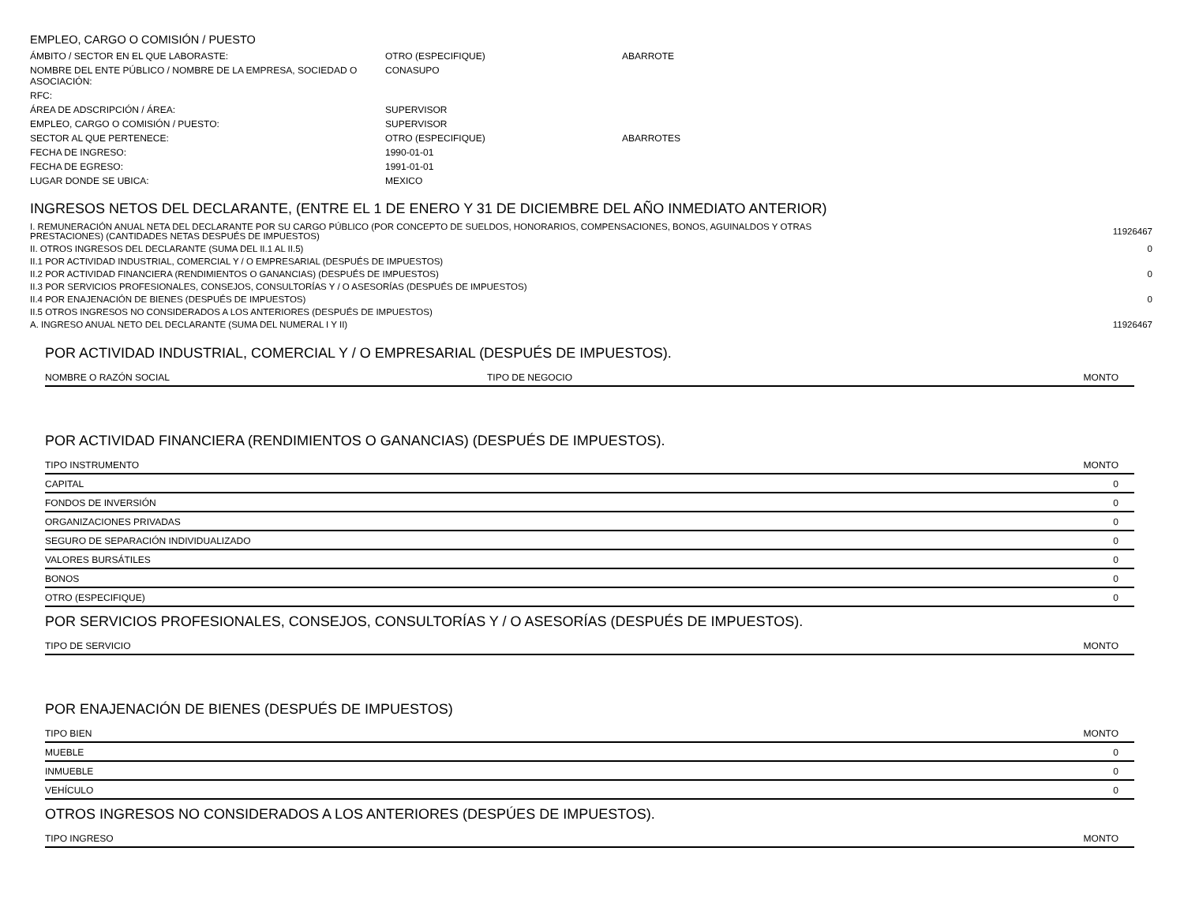EMPLEO, CARGO O COMISIÓN / PUESTO
| ÁMBITO / SECTOR EN EL QUE LABORASTE: | OTRO (ESPECIFIQUE) | ABARROTE |
| NOMBRE DEL ENTE PÚBLICO / NOMBRE DE LA EMPRESA, SOCIEDAD O ASOCIACIÓN: | CONASUPO | |
| RFC: | | |
| ÁREA DE ADSCRIPCIÓN / ÁREA: | SUPERVISOR | |
| EMPLEO, CARGO O COMISIÓN / PUESTO: | SUPERVISOR | |
| SECTOR AL QUE PERTENECE: | OTRO (ESPECIFIQUE) | ABARROTES |
| FECHA DE INGRESO: | 1990-01-01 | |
| FECHA DE EGRESO: | 1991-01-01 | |
| LUGAR DONDE SE UBICA: | MEXICO | |
INGRESOS NETOS DEL DECLARANTE, (ENTRE EL 1 DE ENERO Y 31 DE DICIEMBRE DEL AÑO INMEDIATO ANTERIOR)
| I. REMUNERACIÓN ANUAL NETA DEL DECLARANTE POR SU CARGO PÚBLICO (POR CONCEPTO DE SUELDOS, HONORARIOS, COMPENSACIONES, BONOS, AGUINALDOS Y OTRAS PRESTACIONES) (CANTIDADES NETAS DESPUÉS DE IMPUESTOS) | 11926467 |
| II. OTROS INGRESOS DEL DECLARANTE (SUMA DEL II.1 AL II.5) | 0 |
| II.1 POR ACTIVIDAD INDUSTRIAL, COMERCIAL Y / O EMPRESARIAL (DESPUÉS DE IMPUESTOS) | |
| II.2 POR ACTIVIDAD FINANCIERA (RENDIMIENTOS O GANANCIAS) (DESPUÉS DE IMPUESTOS) | 0 |
| II.3 POR SERVICIOS PROFESIONALES, CONSEJOS, CONSULTORÍAS Y / O ASESORÍAS (DESPUÉS DE IMPUESTOS) | |
| II.4 POR ENAJENACIÓN DE BIENES (DESPUÉS DE IMPUESTOS) | 0 |
| II.5 OTROS INGRESOS NO CONSIDERADOS A LOS ANTERIORES (DESPUÉS DE IMPUESTOS) | |
| A. INGRESO ANUAL NETO DEL DECLARANTE (SUMA DEL NUMERAL I Y II) | 11926467 |
POR ACTIVIDAD INDUSTRIAL, COMERCIAL Y / O EMPRESARIAL (DESPUÉS DE IMPUESTOS).
| NOMBRE O RAZÓN SOCIAL | TIPO DE NEGOCIO | MONTO |
| --- | --- | --- |
POR ACTIVIDAD FINANCIERA (RENDIMIENTOS O GANANCIAS) (DESPUÉS DE IMPUESTOS).
| TIPO INSTRUMENTO | MONTO |
| --- | --- |
| CAPITAL | 0 |
| FONDOS DE INVERSIÓN | 0 |
| ORGANIZACIONES PRIVADAS | 0 |
| SEGURO DE SEPARACIÓN INDIVIDUALIZADO | 0 |
| VALORES BURSÁTILES | 0 |
| BONOS | 0 |
| OTRO (ESPECIFIQUE) | 0 |
POR SERVICIOS PROFESIONALES, CONSEJOS, CONSULTORÍAS Y / O ASESORÍAS (DESPUÉS DE IMPUESTOS).
| TIPO DE SERVICIO | MONTO |
| --- | --- |
POR ENAJENACIÓN DE BIENES (DESPUÉS DE IMPUESTOS)
| TIPO BIEN | MONTO |
| --- | --- |
| MUEBLE | 0 |
| INMUEBLE | 0 |
| VEHÍCULO | 0 |
OTROS INGRESOS NO CONSIDERADOS A LOS ANTERIORES (DESPÚES DE IMPUESTOS).
| TIPO INGRESO | MONTO |
| --- | --- |